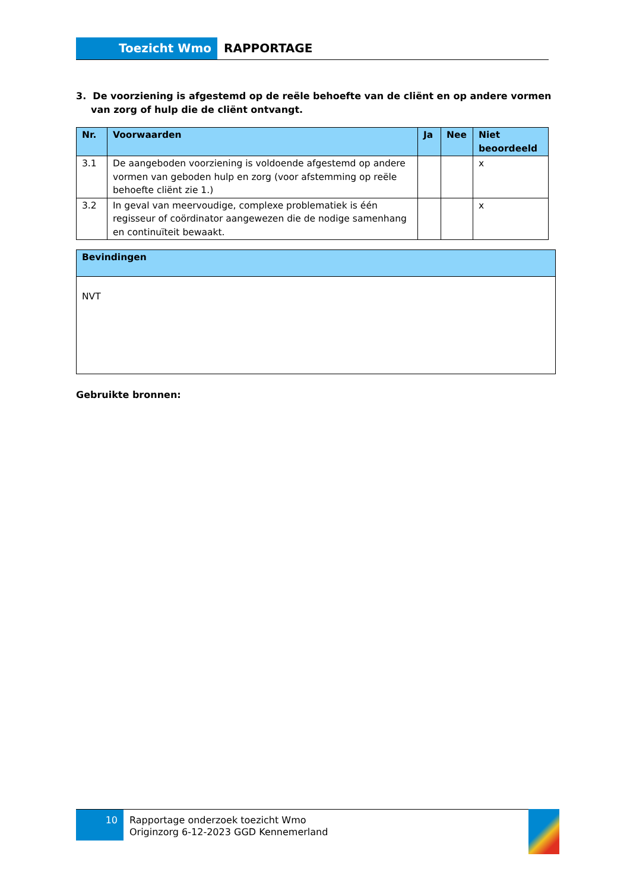Toezicht Wmo RAPPORTAGE
3. De voorziening is afgestemd op de reële behoefte van de cliënt en op andere vormen van zorg of hulp die de cliënt ontvangt.
| Nr. | Voorwaarden | Ja | Nee | Niet beoordeeld |
| --- | --- | --- | --- | --- |
| 3.1 | De aangeboden voorziening is voldoende afgestemd op andere vormen van geboden hulp en zorg (voor afstemming op reële behoefte cliënt zie 1.) | | | x |
| 3.2 | In geval van meervoudige, complexe problematiek is één regisseur of coördinator aangewezen die de nodige samenhang en continuïteit bewaakt. | | | x |
| Bevindingen |
| --- |
| NVT |
Gebruikte bronnen:
10
Rapportage onderzoek toezicht Wmo
Originzorg 6-12-2023 GGD Kennemerland